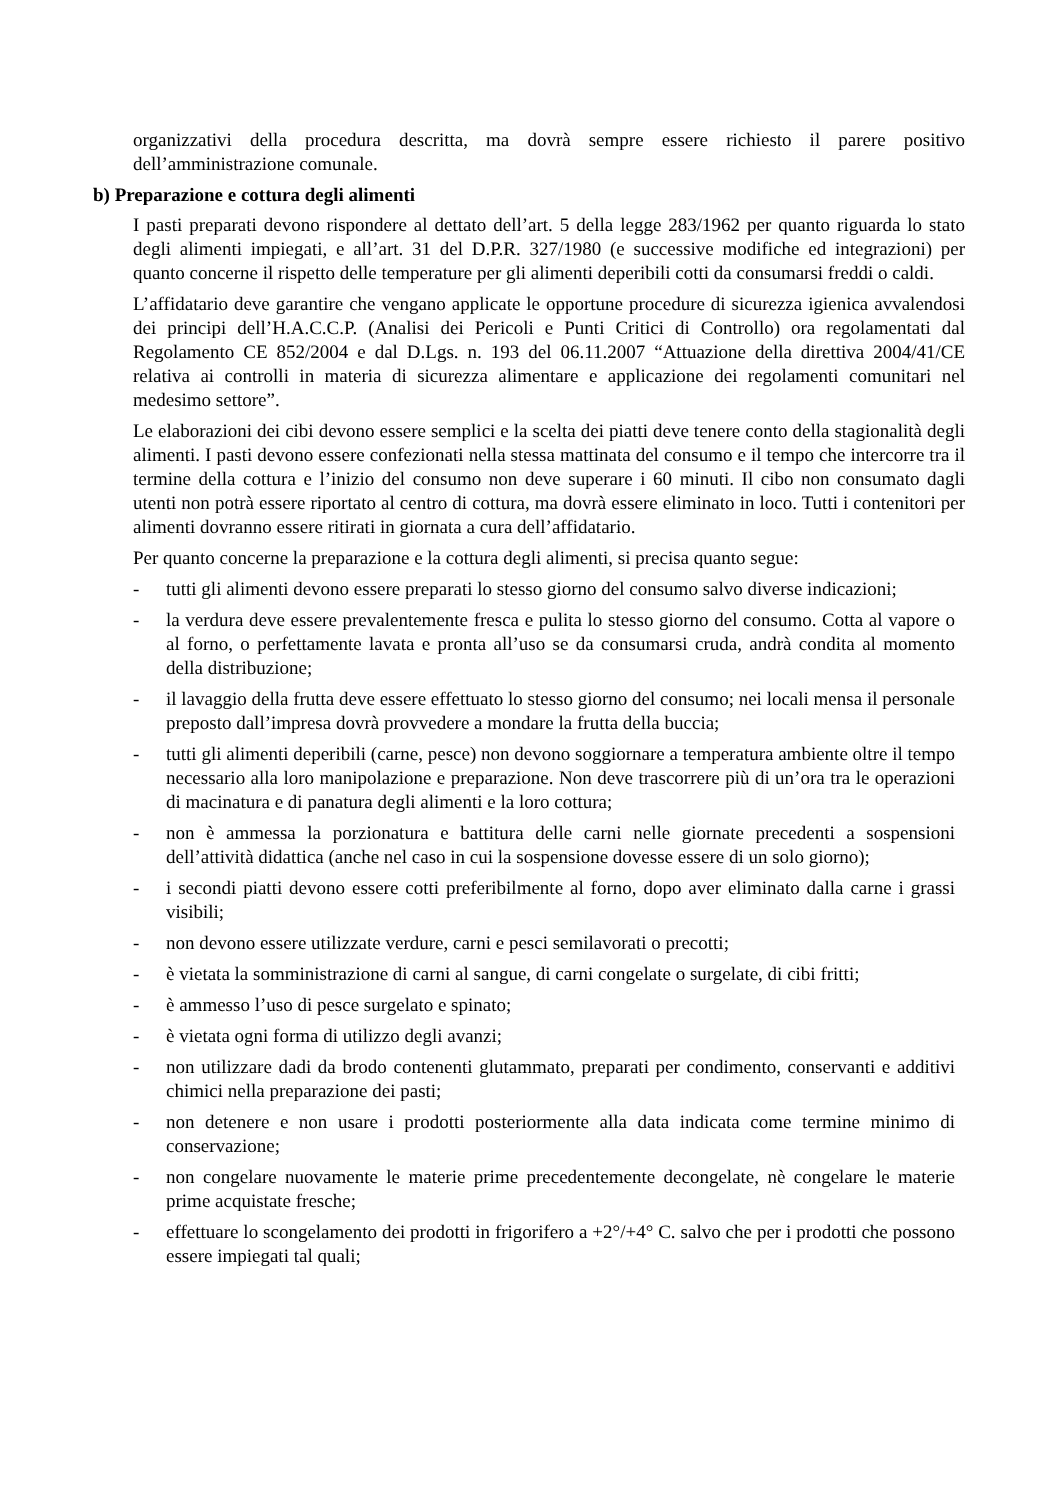organizzativi della procedura descritta, ma dovrà sempre essere richiesto il parere positivo dell’amministrazione comunale.
b) Preparazione e cottura degli alimenti
I pasti preparati devono rispondere al dettato dell’art. 5 della legge 283/1962 per quanto riguarda lo stato degli alimenti impiegati, e all’art. 31 del D.P.R. 327/1980 (e successive modifiche ed integrazioni) per quanto concerne il rispetto delle temperature per gli alimenti deperibili cotti da consumarsi freddi o caldi.
L’affidatario deve garantire che vengano applicate le opportune procedure di sicurezza igienica avvalendosi dei principi dell’H.A.C.C.P. (Analisi dei Pericoli e Punti Critici di Controllo) ora regolamentati dal Regolamento CE 852/2004 e dal D.Lgs. n. 193 del 06.11.2007 “Attuazione della direttiva 2004/41/CE relativa ai controlli in materia di sicurezza alimentare e applicazione dei regolamenti comunitari nel medesimo settore”.
Le elaborazioni dei cibi devono essere semplici e la scelta dei piatti deve tenere conto della stagionalità degli alimenti. I pasti devono essere confezionati nella stessa mattinata del consumo e il tempo che intercorre tra il termine della cottura e l’inizio del consumo non deve superare i 60 minuti. Il cibo non consumato dagli utenti non potrà essere riportato al centro di cottura, ma dovrà essere eliminato in loco. Tutti i contenitori per alimenti dovranno essere ritirati in giornata a cura dell’affidatario.
Per quanto concerne la preparazione e la cottura degli alimenti, si precisa quanto segue:
- tutti gli alimenti devono essere preparati lo stesso giorno del consumo salvo diverse indicazioni;
- la verdura deve essere prevalentemente fresca e pulita lo stesso giorno del consumo. Cotta al vapore o al forno, o perfettamente lavata e pronta all’uso se da consumarsi cruda, andrà condita al momento della distribuzione;
- il lavaggio della frutta deve essere effettuato lo stesso giorno del consumo; nei locali mensa il personale preposto dall’impresa dovrà provvedere a mondare la frutta della buccia;
- tutti gli alimenti deperibili (carne, pesce) non devono soggiornare a temperatura ambiente oltre il tempo necessario alla loro manipolazione e preparazione. Non deve trascorrere più di un’ora tra le operazioni di macinatura e di panatura degli alimenti e la loro cottura;
- non è ammessa la porzionatura e battitura delle carni nelle giornate precedenti a sospensioni dell’attività didattica (anche nel caso in cui la sospensione dovesse essere di un solo giorno);
- i secondi piatti devono essere cotti preferibilmente al forno, dopo aver eliminato dalla carne i grassi visibili;
- non devono essere utilizzate verdure, carni e pesci semilavorati o precotti;
- è vietata la somministrazione di carni al sangue, di carni congelate o surgelate, di cibi fritti;
- è ammesso l’uso di pesce surgelato e spinato;
- è vietata ogni forma di utilizzo degli avanzi;
- non utilizzare dadi da brodo contenenti glutammato, preparati per condimento, conservanti e additivi chimici nella preparazione dei pasti;
- non detenere e non usare i prodotti posteriormente alla data indicata come termine minimo di conservazione;
- non congelare nuovamente le materie prime precedentemente decongelate, nè congelare le materie prime acquistate fresche;
- effettuare lo scongelamento dei prodotti in frigorifero a +2°/+4° C. salvo che per i prodotti che possono essere impiegati tal quali;